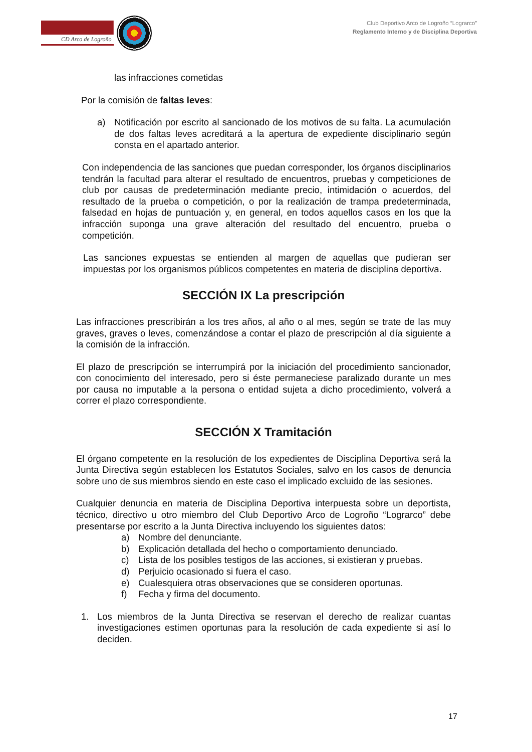CD Arco de Logroño
Club Deportivo Arco de Logroño “Lograrco”
Reglamento Interno y de Disciplina Deportiva
las infracciones cometidas
Por la comisión de faltas leves:
a) Notificación por escrito al sancionado de los motivos de su falta. La acumulación de dos faltas leves acreditará a la apertura de expediente disciplinario según consta en el apartado anterior.
Con independencia de las sanciones que puedan corresponder, los órganos disciplinarios tendrán la facultad para alterar el resultado de encuentros, pruebas y competiciones de club por causas de predeterminación mediante precio, intimidación o acuerdos, del resultado de la prueba o competición, o por la realización de trampa predeterminada, falsedad en hojas de puntuación y, en general, en todos aquellos casos en los que la infracción suponga una grave alteración del resultado del encuentro, prueba o competición.
Las sanciones expuestas se entienden al margen de aquellas que pudieran ser impuestas por los organismos públicos competentes en materia de disciplina deportiva.
SECCIÓN IX La prescripción
Las infracciones prescribirán a los tres años, al año o al mes, según se trate de las muy graves, graves o leves, comenzándose a contar el plazo de prescripción al día siguiente a la comisión de la infracción.
El plazo de prescripción se interrumpirá por la iniciación del procedimiento sancionador, con conocimiento del interesado, pero si éste permaneciese paralizado durante un mes por causa no imputable a la persona o entidad sujeta a dicho procedimiento, volverá a correr el plazo correspondiente.
SECCIÓN X Tramitación
El órgano competente en la resolución de los expedientes de Disciplina Deportiva será la Junta Directiva según establecen los Estatutos Sociales, salvo en los casos de denuncia sobre uno de sus miembros siendo en este caso el implicado excluido de las sesiones.
Cualquier denuncia en materia de Disciplina Deportiva interpuesta sobre un deportista, técnico, directivo u otro miembro del Club Deportivo Arco de Logroño “Lograrco” debe presentarse por escrito a la Junta Directiva incluyendo los siguientes datos:
a) Nombre del denunciante.
b) Explicación detallada del hecho o comportamiento denunciado.
c) Lista de los posibles testigos de las acciones, si existieran y pruebas.
d) Perjuicio ocasionado si fuera el caso.
e) Cualesquiera otras observaciones que se consideren oportunas.
f) Fecha y firma del documento.
1. Los miembros de la Junta Directiva se reservan el derecho de realizar cuantas investigaciones estimen oportunas para la resolución de cada expediente si así lo deciden.
17